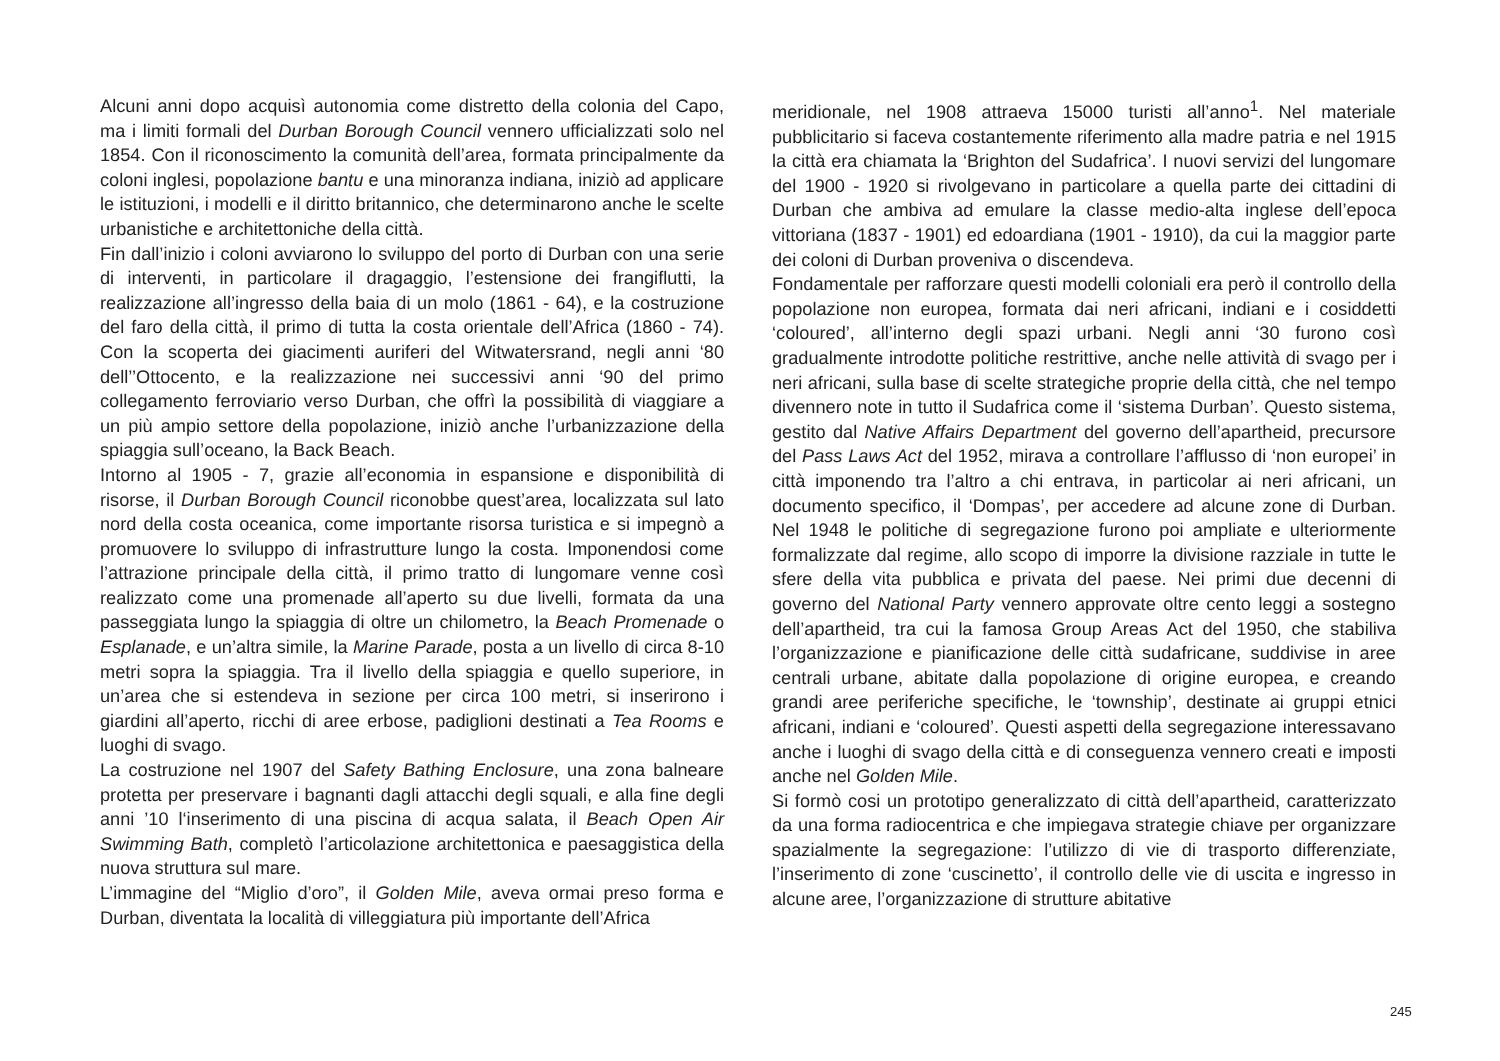Alcuni anni dopo acquisì autonomia come distretto della colonia del Capo, ma i limiti formali del Durban Borough Council vennero ufficializzati solo nel 1854. Con il riconoscimento la comunità dell’area, formata principalmente da coloni inglesi, popolazione bantu e una minoranza indiana, iniziò ad applicare le istituzioni, i modelli e il diritto britannico, che determinarono anche le scelte urbanistiche e architettoniche della città.
Fin dall’inizio i coloni avviarono lo sviluppo del porto di Durban con una serie di interventi, in particolare il dragaggio, l’estensione dei frangiflutti, la realizzazione all’ingresso della baia di un molo (1861 - 64), e la costruzione del faro della città, il primo di tutta la costa orientale dell’Africa (1860 - 74). Con la scoperta dei giacimenti auriferi del Witwatersrand, negli anni ‘80 dell’’Ottocento, e la realizzazione nei successivi anni ‘90 del primo collegamento ferroviario verso Durban, che offrì la possibilità di viaggiare a un più ampio settore della popolazione, iniziò anche l’urbanizzazione della spiaggia sull’oceano, la Back Beach.
Intorno al 1905 - 7, grazie all’economia in espansione e disponibilità di risorse, il Durban Borough Council riconobbe quest’area, localizzata sul lato nord della costa oceanica, come importante risorsa turistica e si impegnò a promuovere lo sviluppo di infrastrutture lungo la costa. Imponendosi come l’attrazione principale della città, il primo tratto di lungomare venne così realizzato come una promenade all’aperto su due livelli, formata da una passeggiata lungo la spiaggia di oltre un chilometro, la Beach Promenade o Esplanade, e un’altra simile, la Marine Parade, posta a un livello di circa 8-10 metri sopra la spiaggia. Tra il livello della spiaggia e quello superiore, in un’area che si estendeva in sezione per circa 100 metri, si inserirono i giardini all’aperto, ricchi di aree erbose, padiglioni destinati a Tea Rooms e luoghi di svago.
La costruzione nel 1907 del Safety Bathing Enclosure, una zona balneare protetta per preservare i bagnanti dagli attacchi degli squali, e alla fine degli anni ’10 l‘inserimento di una piscina di acqua salata, il Beach Open Air Swimming Bath, completò l’articolazione architettonica e paesaggistica della nuova struttura sul mare.
L’immagine del “Miglio d’oro”, il Golden Mile, aveva ormai preso forma e Durban, diventata la località di villeggiatura più importante dell’Africa
meridionale, nel 1908 attraeva 15000 turisti all’anno<sup>1</sup>. Nel materiale pubblicitario si faceva costantemente riferimento alla madre patria e nel 1915 la città era chiamata la ‘Brighton del Sudafrica’. I nuovi servizi del lungomare del 1900 - 1920 si rivolgevano in particolare a quella parte dei cittadini di Durban che ambiva ad emulare la classe medio-alta inglese dell’epoca vittoriana (1837 - 1901) ed edoardiana (1901 - 1910), da cui la maggior parte dei coloni di Durban proveniva o discendeva.
Fondamentale per rafforzare questi modelli coloniali era però il controllo della popolazione non europea, formata dai neri africani, indiani e i cosiddetti ‘coloured’, all’interno degli spazi urbani. Negli anni ‘30 furono così gradualmente introdotte politiche restrittive, anche nelle attività di svago per i neri africani, sulla base di scelte strategiche proprie della città, che nel tempo divennero note in tutto il Sudafrica come il ‘sistema Durban’. Questo sistema, gestito dal Native Affairs Department del governo dell’apartheid, precursore del Pass Laws Act del 1952, mirava a controllare l’afflusso di ‘non europei’ in città imponendo tra l’altro a chi entrava, in particolar ai neri africani, un documento specifico, il ‘Dompas’, per accedere ad alcune zone di Durban. Nel 1948 le politiche di segregazione furono poi ampliate e ulteriormente formalizzate dal regime, allo scopo di imporre la divisione razziale in tutte le sfere della vita pubblica e privata del paese. Nei primi due decenni di governo del National Party vennero approvate oltre cento leggi a sostegno dell’apartheid, tra cui la famosa Group Areas Act del 1950, che stabiliva l’organizzazione e pianificazione delle città sudafricane, suddivise in aree centrali urbane, abitate dalla popolazione di origine europea, e creando grandi aree periferiche specifiche, le ‘township’, destinate ai gruppi etnici africani, indiani e ‘coloured’. Questi aspetti della segregazione interessavano anche i luoghi di svago della città e di conseguenza vennero creati e imposti anche nel Golden Mile.
Si formò cosi un prototipo generalizzato di città dell’apartheid, caratterizzato da una forma radiocentrica e che impiegava strategie chiave per organizzare spazialmente la segregazione: l’utilizzo di vie di trasporto differenziate, l’inserimento di zone ‘cuscinetto’, il controllo delle vie di uscita e ingresso in alcune aree, l’organizzazione di strutture abitative
245